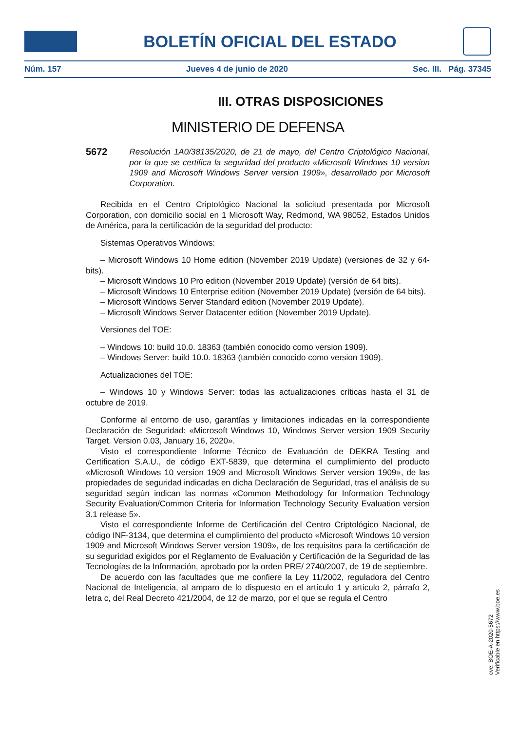BOLETÍN OFICIAL DEL ESTADO
Núm. 157 Jueves 4 de junio de 2020 Sec. III. Pág. 37345
III. OTRAS DISPOSICIONES
MINISTERIO DE DEFENSA
5672 Resolución 1A0/38135/2020, de 21 de mayo, del Centro Criptológico Nacional, por la que se certifica la seguridad del producto «Microsoft Windows 10 version 1909 and Microsoft Windows Server version 1909», desarrollado por Microsoft Corporation.
Recibida en el Centro Criptológico Nacional la solicitud presentada por Microsoft Corporation, con domicilio social en 1 Microsoft Way, Redmond, WA 98052, Estados Unidos de América, para la certificación de la seguridad del producto:
Sistemas Operativos Windows:
– Microsoft Windows 10 Home edition (November 2019 Update) (versiones de 32 y 64-bits).
– Microsoft Windows 10 Pro edition (November 2019 Update) (versión de 64 bits).
– Microsoft Windows 10 Enterprise edition (November 2019 Update) (versión de 64 bits).
– Microsoft Windows Server Standard edition (November 2019 Update).
– Microsoft Windows Server Datacenter edition (November 2019 Update).
Versiones del TOE:
– Windows 10: build 10.0. 18363 (también conocido como version 1909).
– Windows Server: build 10.0. 18363 (también conocido como version 1909).
Actualizaciones del TOE:
– Windows 10 y Windows Server: todas las actualizaciones críticas hasta el 31 de octubre de 2019.
Conforme al entorno de uso, garantías y limitaciones indicadas en la correspondiente Declaración de Seguridad: «Microsoft Windows 10, Windows Server version 1909 Security Target. Version 0.03, January 16, 2020».
Visto el correspondiente Informe Técnico de Evaluación de DEKRA Testing and Certification S.A.U., de código EXT-5839, que determina el cumplimiento del producto «Microsoft Windows 10 version 1909 and Microsoft Windows Server version 1909», de las propiedades de seguridad indicadas en dicha Declaración de Seguridad, tras el análisis de su seguridad según indican las normas «Common Methodology for Information Technology Security Evaluation/Common Criteria for Information Technology Security Evaluation version 3.1 release 5».
Visto el correspondiente Informe de Certificación del Centro Criptológico Nacional, de código INF-3134, que determina el cumplimiento del producto «Microsoft Windows 10 version 1909 and Microsoft Windows Server version 1909», de los requisitos para la certificación de su seguridad exigidos por el Reglamento de Evaluación y Certificación de la Seguridad de las Tecnologías de la Información, aprobado por la orden PRE/ 2740/2007, de 19 de septiembre.
De acuerdo con las facultades que me confiere la Ley 11/2002, reguladora del Centro Nacional de Inteligencia, al amparo de lo dispuesto en el artículo 1 y artículo 2, párrafo 2, letra c, del Real Decreto 421/2004, de 12 de marzo, por el que se regula el Centro
cve: BOE-A-2020-5672
Verificable en https://www.boe.es